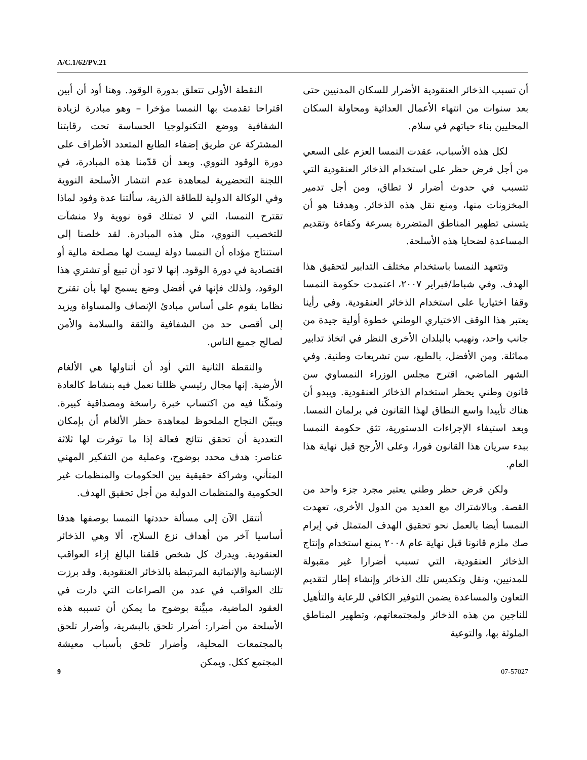A/C.1/62/PV.21
النقطة الأولى تتعلق بدورة الوقود. وهنا أود أن أبين اقتراحا تقدمت بها النمسا مؤخرا – وهو مبادرة لزيادة الشفافية ووضع التكنولوجيا الحساسة تحت رقابتنا المشتركة عن طريق إضفاء الطابع المتعدد الأطراف على دورة الوقود النووي. وبعد أن قدّمنا هذه المبادرة، في اللجنة التحضيرية لمعاهدة عدم انتشار الأسلحة النووية وفي الوكالة الدولية للطاقة الذرية، سألتنا عدة وفود لماذا تقترح النمسا، التي لا تمتلك قوة نووية ولا منشآت للتخصيب النووي، مثل هذه المبادرة. لقد خلصنا إلى استنتاج مؤداه أن النمسا دولة ليست لها مصلحة مالية أو اقتصادية في دورة الوقود. إنها لا تود أن تبيع أو تشتري هذا الوقود، ولذلك فإنها في أفضل وضع يسمح لها بأن تقترح نظاما يقوم على أساس مبادئ الإنصاف والمساواة ويزيد إلى أقصى حد من الشفافية والثقة والسلامة والأمن لصالح جميع الناس.
والنقطة الثانية التي أود أن أتناولها هي الألغام الأرضية. إنها مجال رئيسي ظللنا نعمل فيه بنشاط كالعادة وتمكّنا فيه من اكتساب خبرة راسخة ومصداقية كبيرة. ويبيّن النجاح الملحوظ لمعاهدة حظر الألغام أن بإمكان التعددية أن تحقق نتائج فعالة إذا ما توفرت لها ثلاثة عناصر: هدف محدد بوضوح، وعملية من التفكير المهني المتأني، وشراكة حقيقية بين الحكومات والمنظمات غير الحكومية والمنظمات الدولية من أجل تحقيق الهدف.
أنتقل الآن إلى مسألة حددتها النمسا بوصفها هدفا أساسيا آخر من أهداف نزع السلاح، ألا وهي الذخائر العنقودية. ويدرك كل شخص قلقنا البالغ إزاء العواقب الإنسانية والإنمائية المرتبطة بالذخائر العنقودية. وقد برزت تلك العواقب في عدد من الصراعات التي دارت في العقود الماضية، مبيِّنة بوضوح ما يمكن أن تسببه هذه الأسلحة من أضرار: أضرار تلحق بالبشرية، وأضرار تلحق بالمجتمعات المحلية، وأضرار تلحق بأسباب معيشة المجتمع ككل. ويمكن
أن تسبب الذخائر العنقودية الأضرار للسكان المدنيين حتى بعد سنوات من انتهاء الأعمال العدائية ومحاولة السكان المحليين بناء حياتهم في سلام.
لكل هذه الأسباب، عقدت النمسا العزم على السعي من أجل فرض حظر على استخدام الذخائر العنقودية التي تتسبب في حدوث أضرار لا تطاق، ومن أجل تدمير المخزونات منها، ومنع نقل هذه الذخائر. وهدفنا هو أن يتسنى تطهير المناطق المتضررة بسرعة وكفاءة وتقديم المساعدة لضحايا هذه الأسلحة.
وتتعهد النمسا باستخدام مختلف التدابير لتحقيق هذا الهدف. وفي شباط/فبراير ٢٠٠٧، اعتمدت حكومة النمسا وقفا اختياريا على استخدام الذخائر العنقودية. وفي رأينا يعتبر هذا الوقف الاختياري الوطني خطوة أولية جيدة من جانب واحد، ونهيب بالبلدان الأخرى النظر في اتخاذ تدابير مماثلة. ومن الأفضل، بالطبع، سن تشريعات وطنية. وفي الشهر الماضي، اقترح مجلس الوزراء النمساوي سن قانون وطني يحظر استخدام الذخائر العنقودية. ويبدو أن هناك تأييدا واسع النطاق لهذا القانون في برلمان النمسا. وبعد استيفاء الإجراءات الدستورية، تثق حكومة النمسا ببدء سريان هذا القانون فورا، وعلى الأرجح قبل نهاية هذا العام.
ولكن فرض حظر وطني يعتبر مجرد جزء واحد من القصة. وبالاشتراك مع العديد من الدول الأخرى، تعهدت النمسا أيضا بالعمل نحو تحقيق الهدف المتمثل في إبرام صك ملزم قانونا قبل نهاية عام ٢٠٠٨ يمنع استخدام وإنتاج الذخائر العنقودية، التي تسبب أضرارا غير مقبولة للمدنيين، ونقل وتكديس تلك الذخائر وإنشاء إطار لتقديم التعاون والمساعدة يضمن التوفير الكافي للرعاية والتأهيل للناجين من هذه الذخائر ولمجتمعاتهم، وتطهير المناطق الملوثة بها، والتوعية
9 07-57027